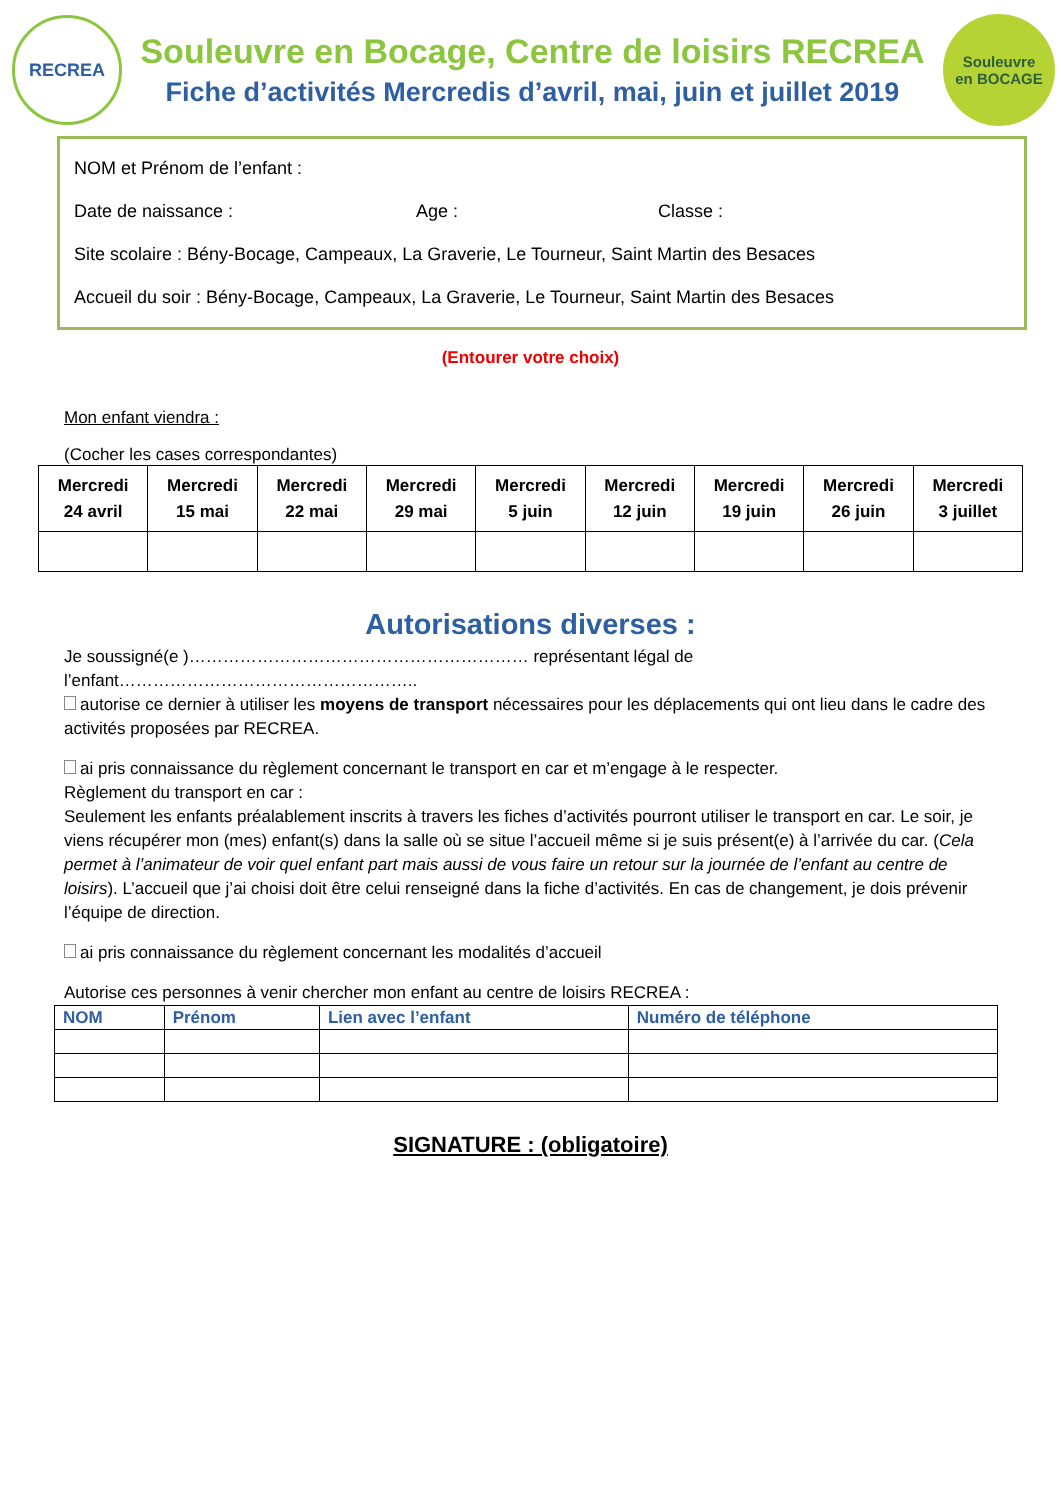RECREA
Souleuvre en Bocage, Centre de loisirs RECREA
Fiche d’activités Mercredis d’avril, mai, juin et juillet 2019
Souleuvre
en BOCAGE
NOM et Prénom de l’enfant :
Date de naissance : Age : Classe :
Site scolaire : Bény-Bocage, Campeaux, La Graverie, Le Tourneur, Saint Martin des Besaces
Accueil du soir : Bény-Bocage, Campeaux, La Graverie, Le Tourneur, Saint Martin des Besaces
(Entourer votre choix)
Mon enfant viendra :
(Cocher les cases correspondantes)
| Mercredi 24 avril | Mercredi 15 mai | Mercredi 22 mai | Mercredi 29 mai | Mercredi 5 juin | Mercredi 12 juin | Mercredi 19 juin | Mercredi 26 juin | Mercredi 3 juillet |
Autorisations diverses :
Je soussigné(e )…………………………………………………… représentant légal de l’enfant……………………………………………..
autorise ce dernier à utiliser les moyens de transport nécessaires pour les déplacements qui ont lieu dans le cadre des activités proposées par RECREA.
ai pris connaissance du règlement concernant le transport en car et m’engage à le respecter.
Règlement du transport en car :
Seulement les enfants préalablement inscrits à travers les fiches d’activités pourront utiliser le transport en car. Le soir, je viens récupérer mon (mes) enfant(s) dans la salle où se situe l’accueil même si je suis présent(e) à l’arrivée du car. (Cela permet à l’animateur de voir quel enfant part mais aussi de vous faire un retour sur la journée de l’enfant au centre de loisirs). L’accueil que j’ai choisi doit être celui renseigné dans la fiche d’activités. En cas de changement, je dois prévenir l’équipe de direction.
ai pris connaissance du règlement concernant les modalités d’accueil
Autorise ces personnes à venir chercher mon enfant au centre de loisirs RECREA :
| NOM | Prénom | Lien avec l’enfant | Numéro de téléphone |
| --- | --- | --- | --- |
SIGNATURE : (obligatoire)